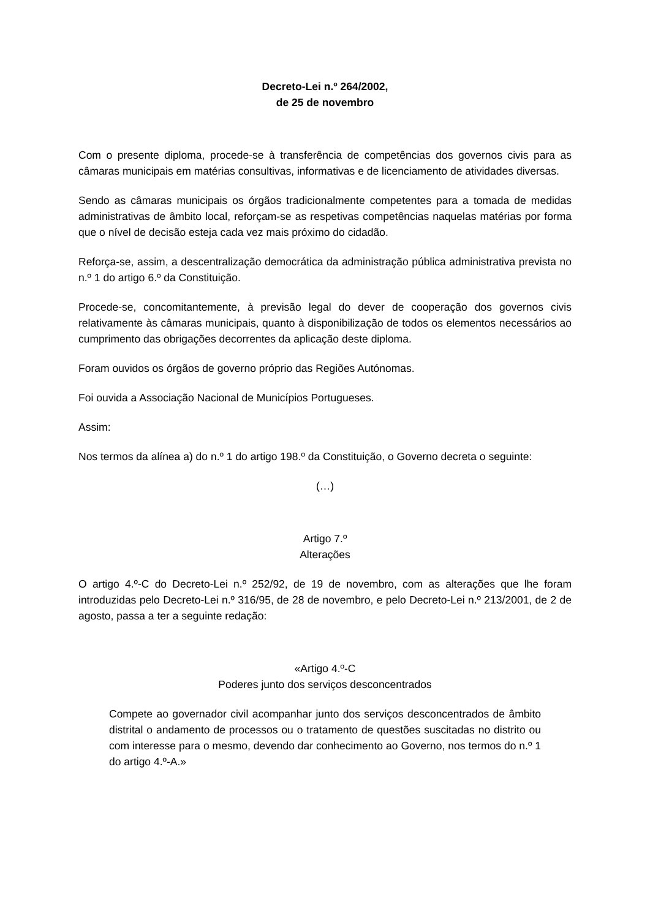Decreto-Lei n.º 264/2002,
de 25 de novembro
Com o presente diploma, procede-se à transferência de competências dos governos civis para as câmaras municipais em matérias consultivas, informativas e de licenciamento de atividades diversas.
Sendo as câmaras municipais os órgãos tradicionalmente competentes para a tomada de medidas administrativas de âmbito local, reforçam-se as respetivas competências naquelas matérias por forma que o nível de decisão esteja cada vez mais próximo do cidadão.
Reforça-se, assim, a descentralização democrática da administração pública administrativa prevista no n.º 1 do artigo 6.º da Constituição.
Procede-se, concomitantemente, à previsão legal do dever de cooperação dos governos civis relativamente às câmaras municipais, quanto à disponibilização de todos os elementos necessários ao cumprimento das obrigações decorrentes da aplicação deste diploma.
Foram ouvidos os órgãos de governo próprio das Regiões Autónomas.
Foi ouvida a Associação Nacional de Municípios Portugueses.
Assim:
Nos termos da alínea a) do n.º 1 do artigo 198.º da Constituição, o Governo decreta o seguinte:
(…)
Artigo 7.º
Alterações
O artigo 4.º-C do Decreto-Lei n.º 252/92, de 19 de novembro, com as alterações que lhe foram introduzidas pelo Decreto-Lei n.º 316/95, de 28 de novembro, e pelo Decreto-Lei n.º 213/2001, de 2 de agosto, passa a ter a seguinte redação:
«Artigo 4.º-C
Poderes junto dos serviços desconcentrados
Compete ao governador civil acompanhar junto dos serviços desconcentrados de âmbito distrital o andamento de processos ou o tratamento de questões suscitadas no distrito ou com interesse para o mesmo, devendo dar conhecimento ao Governo, nos termos do n.º 1 do artigo 4.º-A.»